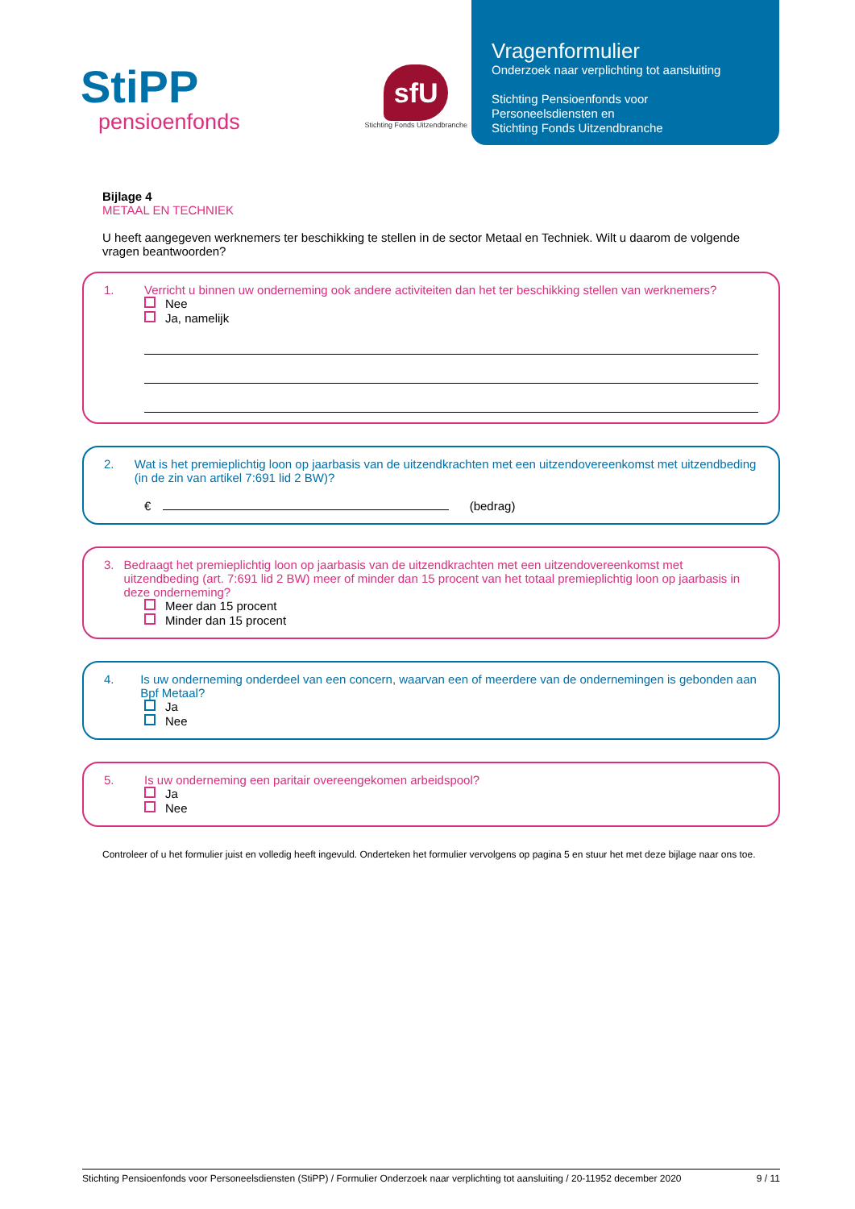StiPP
pensioenfonds
sfU
Stichting Fonds Uitzendbranche
Vragenformulier
Onderzoek naar verplichting tot aansluiting
Stichting Pensioenfonds voor
Personeelsdiensten en
Stichting Fonds Uitzendbranche
Bijlage 4
METAAL EN TECHNIEK
U heeft aangegeven werknemers ter beschikking te stellen in de sector Metaal en Techniek. Wilt u daarom de volgende vragen beantwoorden?
1. Verricht u binnen uw onderneming ook andere activiteiten dan het ter beschikking stellen van werknemers?
Nee
Ja, namelijk
2. Wat is het premieplichtig loon op jaarbasis van de uitzendkrachten met een uitzendovereenkomst met uitzendbeding (in de zin van artikel 7:691 lid 2 BW)?
€ (bedrag)
3. Bedraagt het premieplichtig loon op jaarbasis van de uitzendkrachten met een uitzendovereenkomst met uitzendbeding (art. 7:691 lid 2 BW) meer of minder dan 15 procent van het totaal premieplichtig loon op jaarbasis in deze onderneming?
Meer dan 15 procent
Minder dan 15 procent
4. Is uw onderneming onderdeel van een concern, waarvan een of meerdere van de ondernemingen is gebonden aan Bpf Metaal?
Ja
Nee
5. Is uw onderneming een paritair overeengekomen arbeidspool?
Ja
Nee
Controleer of u het formulier juist en volledig heeft ingevuld. Onderteken het formulier vervolgens op pagina 5 en stuur het met deze bijlage naar ons toe.
Stichting Pensioenfonds voor Personeelsdiensten (StiPP) / Formulier Onderzoek naar verplichting tot aansluiting / 20-11952 december 2020 9 / 11